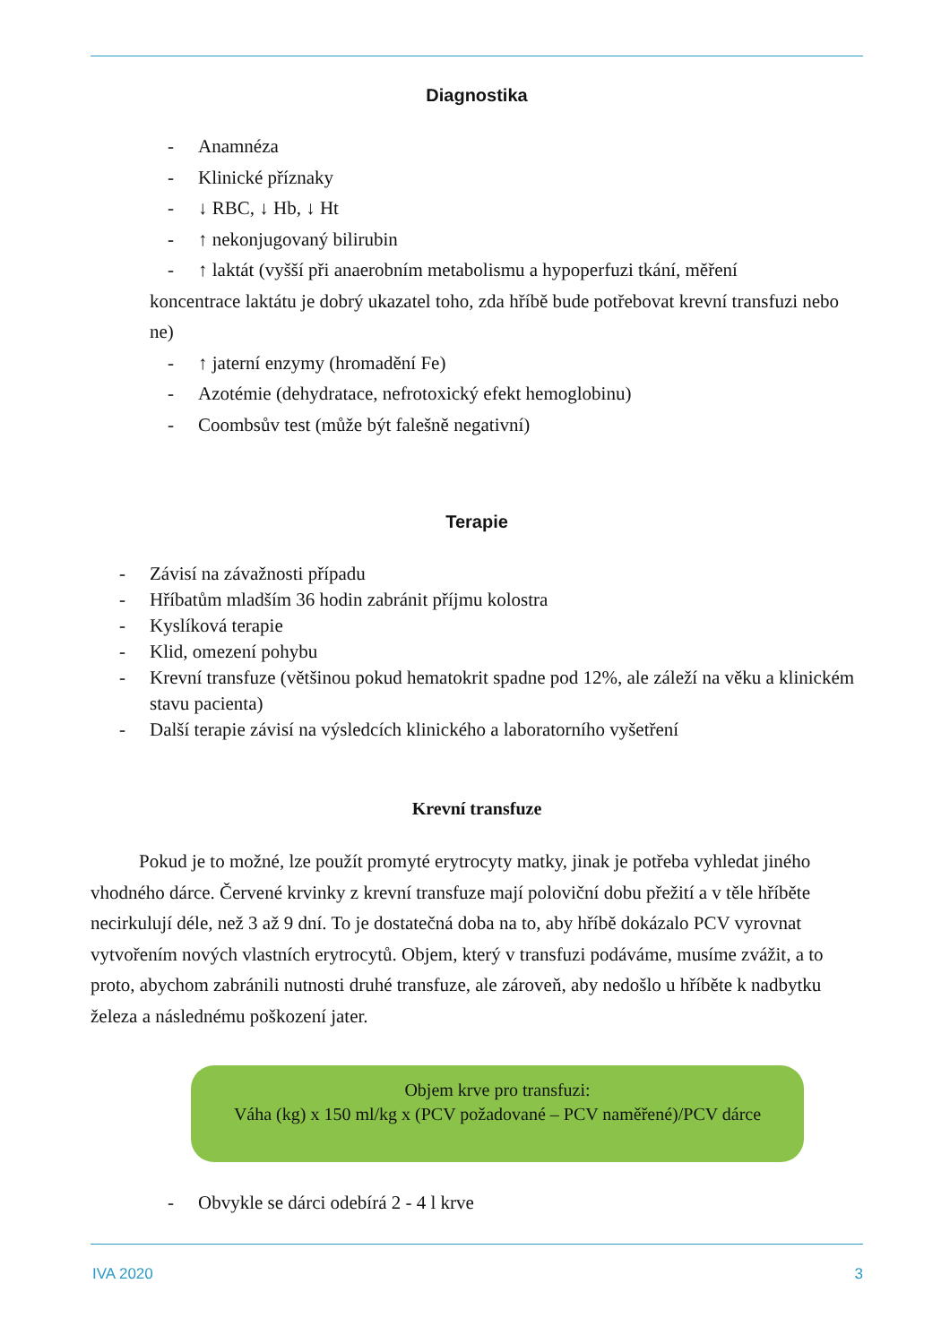Diagnostika
- Anamnéza
- Klinické příznaky
- ↓ RBC, ↓ Hb, ↓ Ht
- ↑ nekonjugovaný bilirubin
- ↑ laktát (vyšší při anaerobním metabolismu a hypoperfuzi tkání, měření
koncentrace laktátu je dobrý ukazatel toho, zda hříbě bude potřebovat krevní transfuzi nebo ne)
- ↑ jaterní enzymy (hromadění Fe)
- Azotémie (dehydratace, nefrotoxický efekt hemoglobinu)
- Coombsův test (může být falešně negativní)
Terapie
- Závisí na závažnosti případu
- Hříbatům mladším 36 hodin zabránit příjmu kolostra
- Kyslíková terapie
- Klid, omezení pohybu
- Krevní transfuze (většinou pokud hematokrit spadne pod 12%, ale záleží na věku a klinickém stavu pacienta)
- Další terapie závisí na výsledcích klinického a laboratorního vyšetření
Krevní transfuze
Pokud je to možné, lze použít promyté erytrocyty matky, jinak je potřeba vyhledat jiného vhodného dárce. Červené krvinky z krevní transfuze mají poloviční dobu přežití a v těle hříběte necirkulují déle, než 3 až 9 dní. To je dostatečná doba na to, aby hříbě dokázalo PCV vyrovnat vytvořením nových vlastních erytrocytů. Objem, který v transfuzi podáváme, musíme zvážit, a to proto, abychom zabránili nutnosti druhé transfuze, ale zároveň, aby nedošlo u hříběte k nadbytku železa a následnému poškození jater.
Objem krve pro transfuzi:
Váha (kg) x 150 ml/kg x (PCV požadované – PCV naměřené)/PCV dárce
- Obvykle se dárci odebírá 2 - 4 l krve
IVA 2020 3